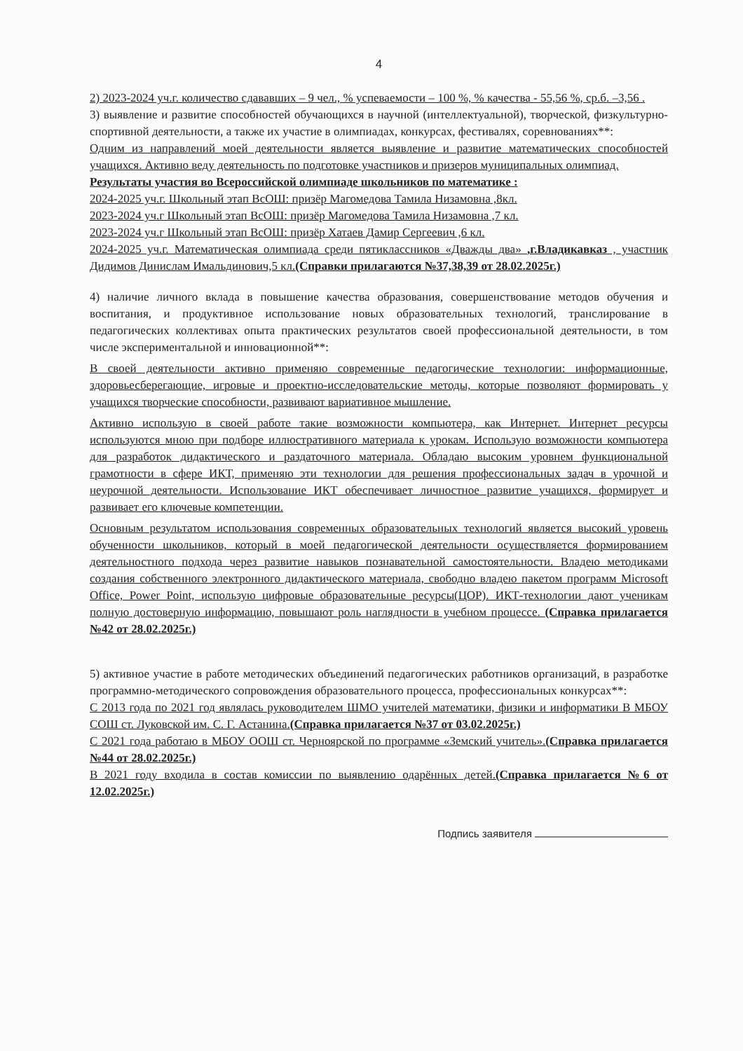4
2) 2023-2024 уч.г. количество сдававших – 9 чел., % успеваемости – 100 %, % качества - 55,56 %, ср.б. –3,56 .
3) выявление и развитие способностей обучающихся в научной (интеллектуальной), творческой, физкультурно-спортивной деятельности, а также их участие в олимпиадах, конкурсах, фестивалях, соревнованиях**:
Одним из направлений моей деятельности является выявление и развитие математических способностей учащихся. Активно веду деятельность по подготовке участников и призеров муниципальных олимпиад.
Результаты участия во Всероссийской олимпиаде школьников по математике :
2024-2025 уч.г. Школьный этап ВсОШ: призёр Магомедова Тамила Низамовна ,8кл.
2023-2024 уч.г Школьный этап ВсОШ: призёр Магомедова Тамила Низамовна ,7 кл.
2023-2024 уч.г Школьный этап ВсОШ: призёр Хатаев Дамир Сергеевич ,6 кл.
2024-2025 уч.г. Математическая олимпиада среди пятиклассников «Дважды два» ,г.Владикавказ , участник Дидимов Динислам Имальдинович,5 кл.(Справки прилагаются №37,38,39 от 28.02.2025г.)
4) наличие личного вклада в повышение качества образования, совершенствование методов обучения и воспитания, и продуктивное использование новых образовательных технологий, транслирование в педагогических коллективах опыта практических результатов своей профессиональной деятельности, в том числе экспериментальной и инновационной**:
В своей деятельности активно применяю современные педагогические технологии: информационные, здоровьесберегающие, игровые и проектно-исследовательские методы, которые позволяют формировать у учащихся творческие способности, развивают вариативное мышление.
Активно использую в своей работе такие возможности компьютера, как Интернет. Интернет ресурсы используются мною при подборе иллюстративного материала к урокам. Использую возможности компьютера для разработок дидактического и раздаточного материала. Обладаю высоким уровнем функциональной грамотности в сфере ИКТ, применяю эти технологии для решения профессиональных задач в урочной и неурочной деятельности. Использование ИКТ обеспечивает личностное развитие учащихся, формирует и развивает его ключевые компетенции.
Основным результатом использования современных образовательных технологий является высокий уровень обученности школьников, который в моей педагогической деятельности осуществляется формированием деятельностного подхода через развитие навыков познавательной самостоятельности. Владею методиками создания собственного электронного дидактического материала, свободно владею пакетом программ Microsoft Office, Power Point, использую цифровые образовательные ресурсы(ЦОР). ИКТ-технологии дают ученикам полную достоверную информацию, повышают роль наглядности в учебном процессе. (Справка прилагается №42 от 28.02.2025г.)
5) активное участие в работе методических объединений педагогических работников организаций, в разработке программно-методического сопровождения образовательного процесса, профессиональных конкурсах**:
С 2013 года по 2021 год являлась руководителем ШМО учителей математики, физики и информатики В МБОУ СОШ ст. Луковской им. С. Г. Астанина.(Справка прилагается №37 от 03.02.2025г.)
С 2021 года работаю в МБОУ ООШ ст. Черноярской по программе «Земский учитель».(Справка прилагается №44 от 28.02.2025г.)
В 2021 году входила в состав комиссии по выявлению одарённых детей.(Справка прилагается №6 от 12.02.2025г.)
Подпись заявителя